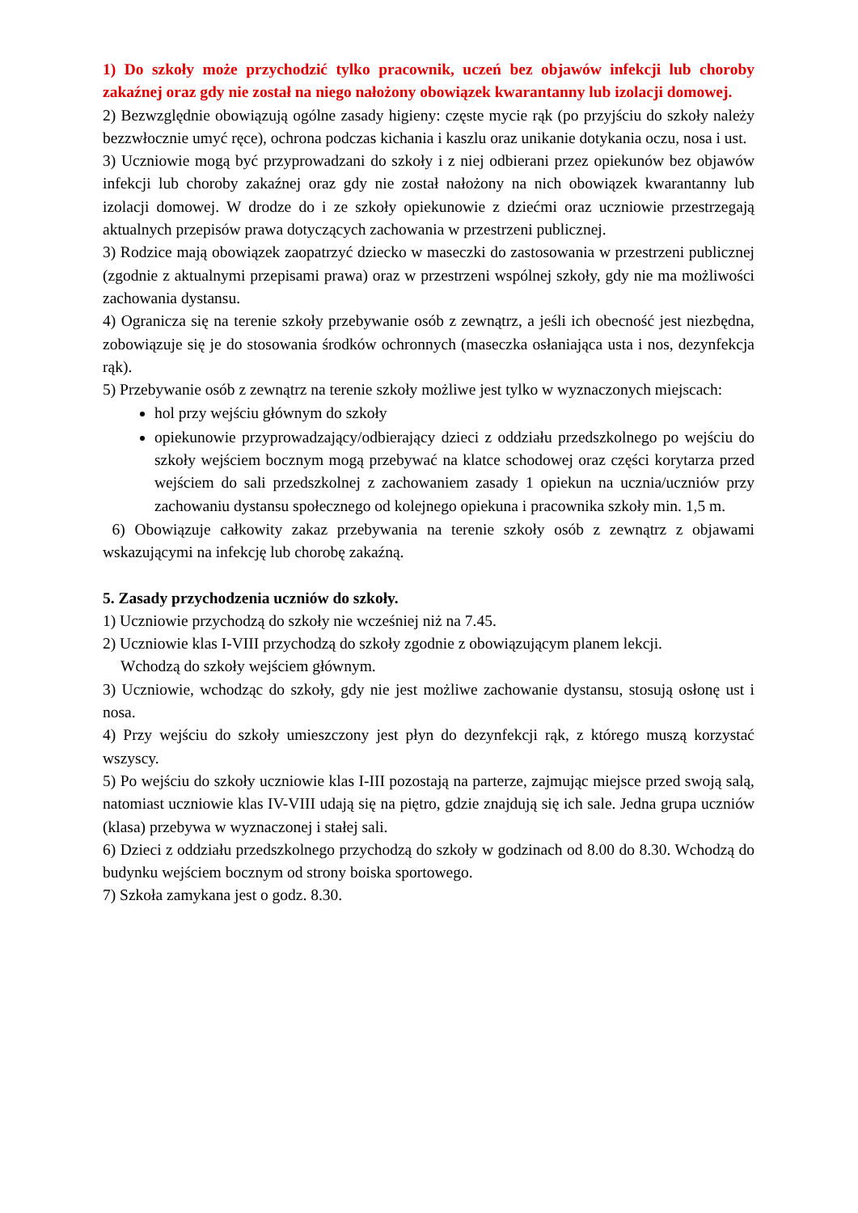1) Do szkoły może przychodzić tylko pracownik, uczeń bez objawów infekcji lub choroby zakaźnej oraz gdy nie został na niego nałożony obowiązek kwarantanny lub izolacji domowej.
2) Bezwzględnie obowiązują ogólne zasady higieny: częste mycie rąk (po przyjściu do szkoły należy bezzwłocznie umyć ręce), ochrona podczas kichania i kaszlu oraz unikanie dotykania oczu, nosa i ust.
3) Uczniowie mogą być przyprowadzani do szkoły i z niej odbierani przez opiekunów bez objawów infekcji lub choroby zakaźnej oraz gdy nie został nałożony na nich obowiązek kwarantanny lub izolacji domowej. W drodze do i ze szkoły opiekunowie z dziećmi oraz uczniowie przestrzegają aktualnych przepisów prawa dotyczących zachowania w przestrzeni publicznej.
3) Rodzice mają obowiązek zaopatrzyć dziecko w maseczki do zastosowania w przestrzeni publicznej (zgodnie z aktualnymi przepisami prawa) oraz w przestrzeni wspólnej szkoły, gdy nie ma możliwości zachowania dystansu.
4) Ogranicza się na terenie szkoły przebywanie osób z zewnątrz, a jeśli ich obecność jest niezbędna, zobowiązuje się je do stosowania środków ochronnych (maseczka osłaniająca usta i nos, dezynfekcja rąk).
5) Przebywanie osób z zewnątrz na terenie szkoły możliwe jest tylko w wyznaczonych miejscach:
hol przy wejściu głównym do szkoły
opiekunowie przyprowadzający/odbierający dzieci z oddziału przedszkolnego po wejściu do szkoły wejściem bocznym mogą przebywać na klatce schodowej oraz części korytarza przed wejściem do sali przedszkolnej z zachowaniem zasady 1 opiekun na ucznia/uczniów przy zachowaniu dystansu społecznego od kolejnego opiekuna i pracownika szkoły min. 1,5 m.
6) Obowiązuje całkowity zakaz przebywania na terenie szkoły osób z zewnątrz z objawami wskazującymi na infekcję lub chorobę zakaźną.
5. Zasady przychodzenia uczniów do szkoły.
1) Uczniowie przychodzą do szkoły nie wcześniej niż na 7.45.
2) Uczniowie klas I-VIII przychodzą do szkoły zgodnie z obowiązującym planem lekcji.
Wchodzą do szkoły wejściem głównym.
3) Uczniowie, wchodząc do szkoły, gdy nie jest możliwe zachowanie dystansu, stosują osłonę ust i nosa.
4) Przy wejściu do szkoły umieszczony jest płyn do dezynfekcji rąk, z którego muszą korzystać wszyscy.
5) Po wejściu do szkoły uczniowie klas I-III pozostają na parterze, zajmując miejsce przed swoją salą, natomiast uczniowie klas IV-VIII udają się na piętro, gdzie znajdują się ich sale. Jedna grupa uczniów (klasa) przebywa w wyznaczonej i stałej sali.
6) Dzieci z oddziału przedszkolnego przychodzą do szkoły w godzinach od 8.00 do 8.30. Wchodzą do budynku wejściem bocznym od strony boiska sportowego.
7) Szkoła zamykana jest o godz. 8.30.